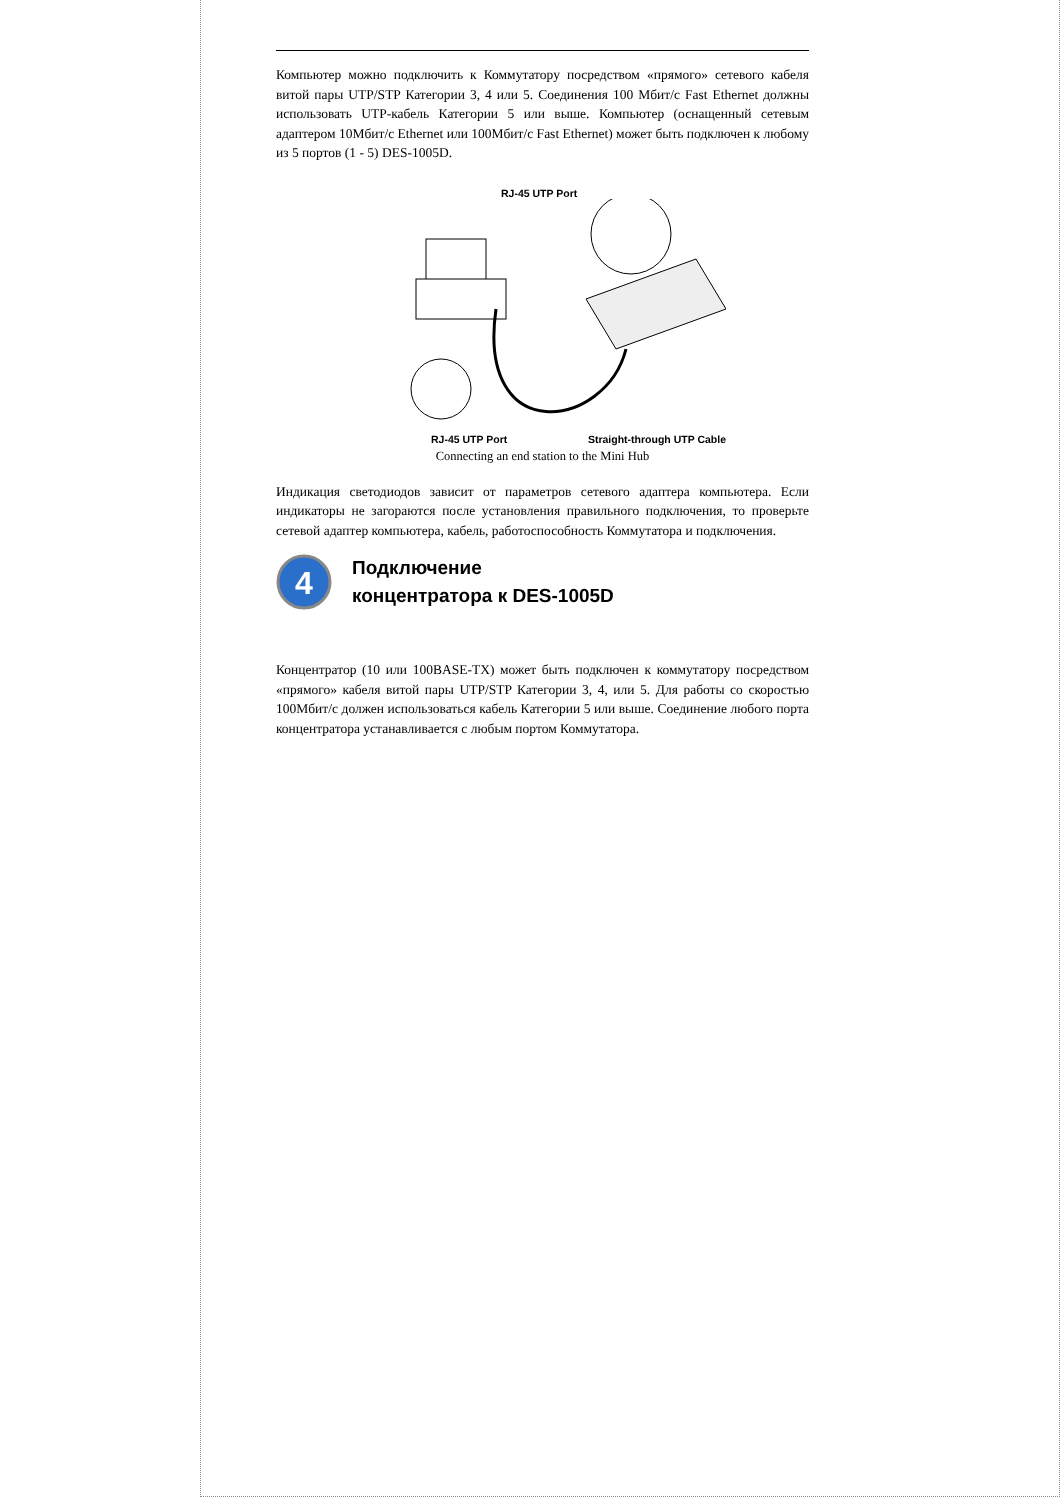Компьютер можно подключить к Коммутатору посредством «прямого» сетевого кабеля витой пары UTP/STP Категории 3, 4 или 5. Соединения 100 Мбит/с Fast Ethernet должны использовать UTP-кабель Категории 5 или выше. Компьютер (оснащенный сетевым адаптером 10Мбит/с Ethernet или 100Мбит/с Fast Ethernet) может быть подключен к любому из 5 портов (1 - 5) DES-1005D.
RJ-45 UTP Port
RJ-45 UTP Port Straight-through UTP Cable
Connecting an end station to the Mini Hub
Индикация светодиодов зависит от параметров сетевого адаптера компьютера. Если индикаторы не загораются после установления правильного подключения, то проверьте сетевой адаптер компьютера, кабель, работоспособность Коммутатора и подключения.
4
Подключение
концентратора к DES-1005D
Концентратор (10 или 100BASE-TX) может быть подключен к коммутатору посредством «прямого» кабеля витой пары UTP/STP Категории 3, 4, или 5. Для работы со скоростью 100Мбит/с должен использоваться кабель Категории 5 или выше. Соединение любого порта концентратора устанавливается с любым портом Коммутатора.